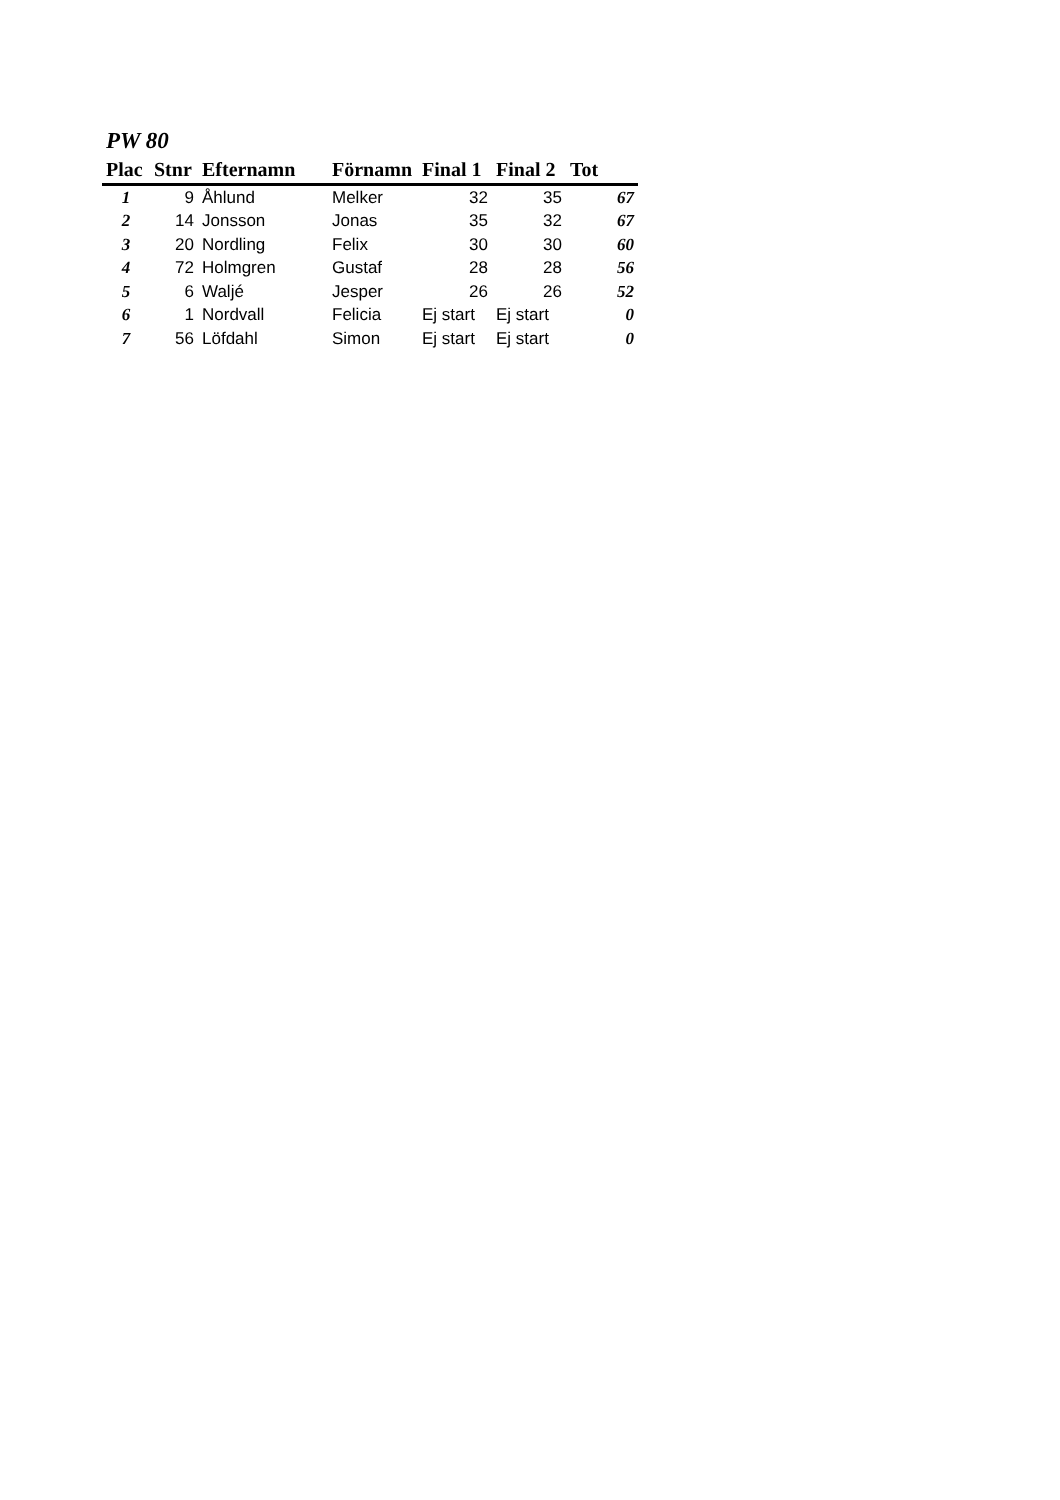PW 80
| Plac | Stnr | Efternamn | Förnamn | Final 1 | Final 2 | Tot |
| --- | --- | --- | --- | --- | --- | --- |
| 1 | 9 | Åhlund | Melker | 32 | 35 | 67 |
| 2 | 14 | Jonsson | Jonas | 35 | 32 | 67 |
| 3 | 20 | Nordling | Felix | 30 | 30 | 60 |
| 4 | 72 | Holmgren | Gustaf | 28 | 28 | 56 |
| 5 | 6 | Waljé | Jesper | 26 | 26 | 52 |
| 6 | 1 | Nordvall | Felicia | Ej start | Ej start | 0 |
| 7 | 56 | Löfdahl | Simon | Ej start | Ej start | 0 |